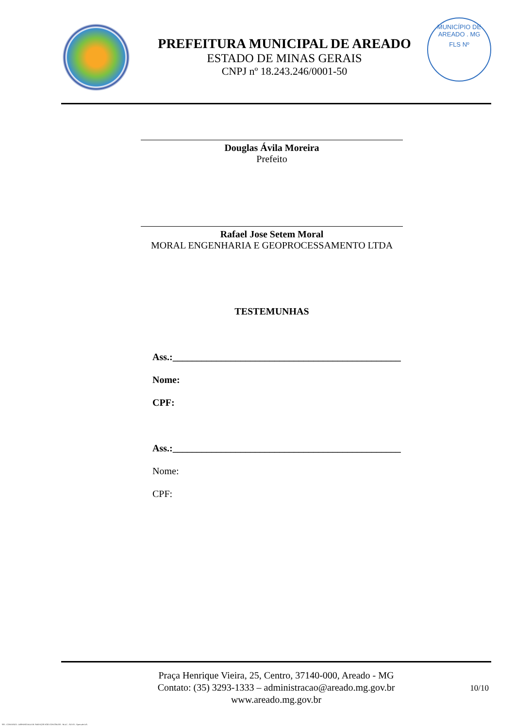PREFEITURA MUNICIPAL DE AREADO
ESTADO DE MINAS GERAIS
CNPJ nº 18.243.246/0001-50
MUNICÍPIO DE AREADO . MG
FLS Nº
Douglas Ávila Moreira
Prefeito
Rafael Jose Setem Moral
MORAL ENGENHARIA E GEOPROCESSAMENTO LTDA
TESTEMUNHAS
Ass.:_______________________________________________
Nome:
CPF:
Ass.:_______________________________________________
Nome:
CPF:
Praça Henrique Vieira, 25, Centro, 37140-000, Areado - MG
Contato: (35) 3293-1333 – administracao@areado.mg.gov.br
www.areado.mg.gov.br
10/10
935 - CONTRATO - DISPENSA ELETR. SERVIÇOS NÃO CONTÍNUOS - NLLC - ATIVO - Aprovado DA